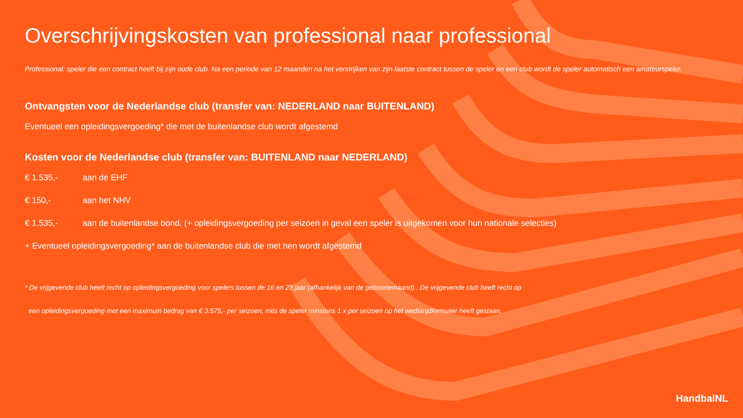Overschrijvingskosten van professional naar professional
Professional: speler die een contract heeft bij zijn oude club. Na een periode van 12 maanden na het verstrijken van zijn laatste contract tussen de speler en een club wordt de speler automatisch een amateurspeler.
Ontvangsten voor de Nederlandse club (transfer van: NEDERLAND naar BUITENLAND)
Eventueel een opleidingsvergoeding* die met de buitenlandse club wordt afgestemd
Kosten voor de Nederlandse club (transfer van: BUITENLAND naar NEDERLAND)
€ 1.535,- aan de EHF
€ 150,- aan het NHV
€ 1.535,- aan de buitenlandse bond. (+ opleidingsvergoeding per seizoen in geval een speler is uitgekomen voor hun nationale selecties)
+ Eventueel opleidingsvergoeding* aan de buitenlandse club die met hen wordt afgestemd
* De vrijgevende club heeft recht op opleidingsvergoeding voor spelers tussen de 16 en 23 jaar (afhankelijk van de geboortemaand) . De vrijgevende club heeft recht op
een opleidingsvergoeding met een maximum bedrag van € 3.575,- per seizoen, mits de speler minstens 1 x per seizoen op het wedstrijdformulier heeft gestaan.
HandbalNL